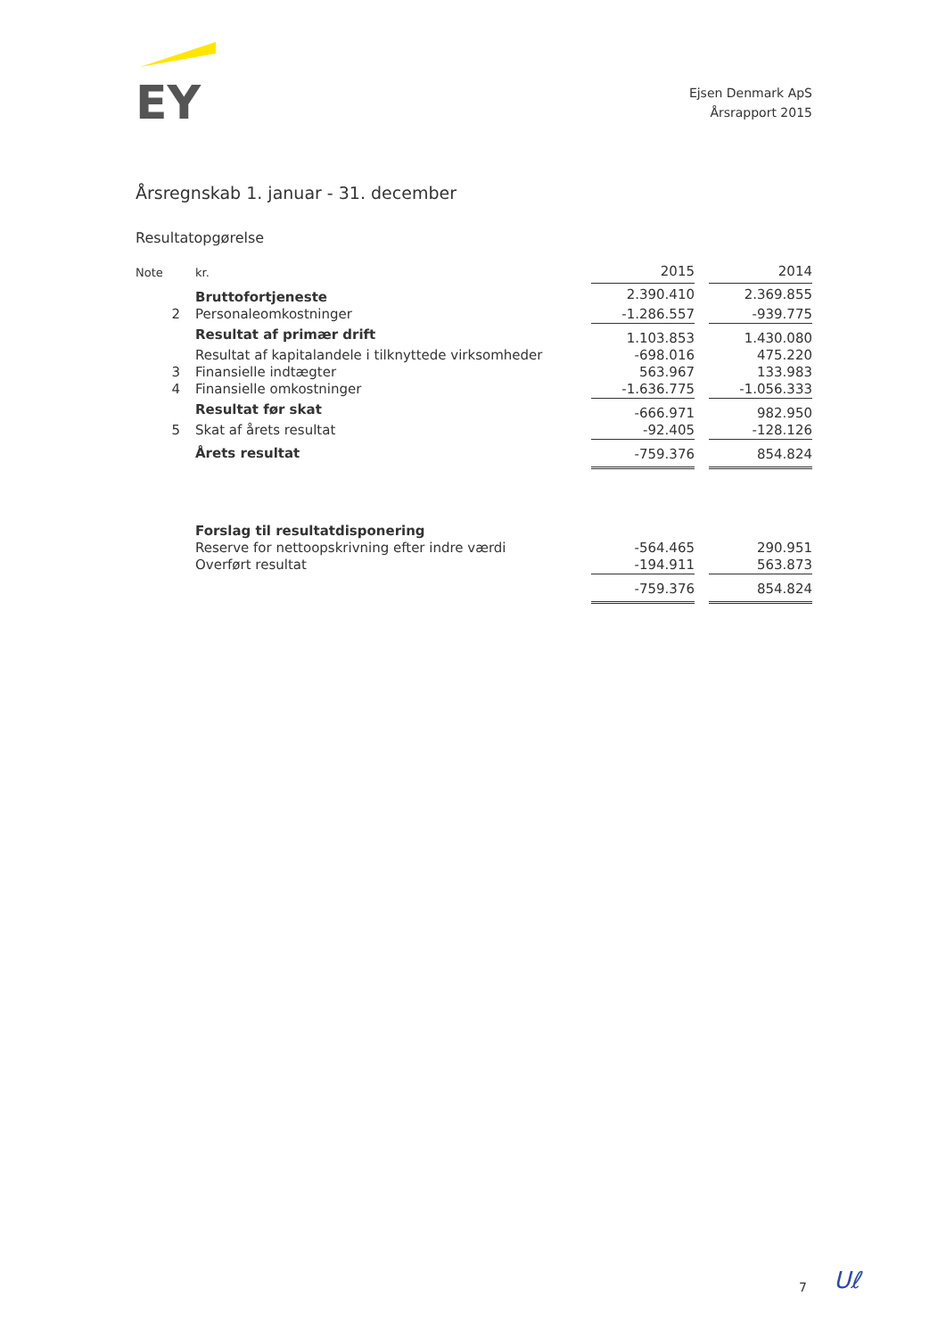EY
Ejsen Denmark ApS
Årsrapport 2015
Årsregnskab 1. januar - 31. december
Resultatopgørelse
| Note | kr. | 2015 | | 2014 |
| --- | --- | --- | --- | --- |
| | Bruttofortjeneste | 2.390.410 | | 2.369.855 |
| 2 | Personaleomkostninger | -1.286.557 | | -939.775 |
| | Resultat af primær drift | 1.103.853 | | 1.430.080 |
| | Resultat af kapitalandele i tilknyttede virksomheder | -698.016 | | 475.220 |
| 3 | Finansielle indtægter | 563.967 | | 133.983 |
| 4 | Finansielle omkostninger | -1.636.775 | | -1.056.333 |
| | Resultat før skat | -666.971 | | 982.950 |
| 5 | Skat af årets resultat | -92.405 | | -128.126 |
| | Årets resultat | -759.376 | | 854.824 |
| | Forslag til resultatdisponering | | | |
| | Reserve for nettoopskrivning efter indre værdi | -564.465 | | 290.951 |
| | Overført resultat | -194.911 | | 563.873 |
| | | -759.376 | | 854.824 |
7 Uℓ